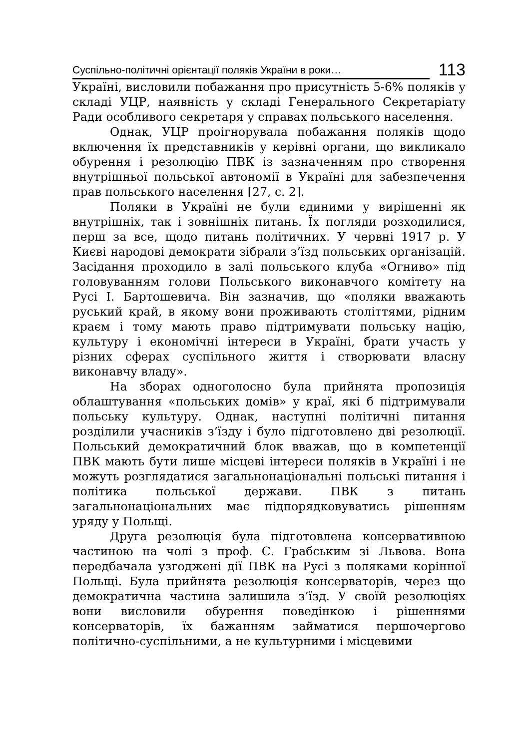Суспільно-політичні орієнтації поляків України в роки… 113
Україні, висловили побажання про присутність 5-6% поляків у складі УЦР, наявність у складі Генерального Секретаріату Ради особливого секретаря у справах польського населення.
Однак, УЦР проігнорувала побажання поляків щодо включення їх представників у керівні органи, що викликало обурення і резолюцію ПВК із зазначенням про створення внутрішньої польської автономії в Україні для забезпечення прав польського населення [27, с. 2].
Поляки в Україні не були єдиними у вирішенні як внутрішніх, так і зовнішніх питань. Їх погляди розходилися, перш за все, щодо питань політичних. У червні 1917 р. У Києві народові демократи зібрали з’їзд польських організацій. Засідання проходило в залі польського клуба «Огниво» під головуванням голови Польського виконавчого комітету на Русі І. Бартошевича. Він зазначив, що «поляки вважають руський край, в якому вони проживають століттями, рідним краєм і тому мають право підтримувати польську націю, культуру і економічні інтереси в Україні, брати участь у різних сферах суспільного життя і створювати власну виконавчу владу».
На зборах одноголосно була прийнята пропозиція облаштування «польських домів» у краї, які б підтримували польську культуру. Однак, наступні політичні питання розділили учасників з’їзду і було підготовлено дві резолюції. Польський демократичний блок вважав, що в компетенції ПВК мають бути лише місцеві інтереси поляків в Україні і не можуть розглядатися загальнонаціональні польські питання і політика польської держави. ПВК з питань загальнонаціональних має підпорядковуватись рішенням уряду у Польщі.
Друга резолюція була підготовлена консервативною частиною на чолі з проф. С. Грабським зі Львова. Вона передбачала узгоджені дії ПВК на Русі з поляками корінної Польщі. Була прийнята резолюція консерваторів, через що демократична частина залишила з’їзд. У своїй резолюціях вони висловили обурення поведінкою і рішеннями консерваторів, їх бажанням займатися першочергово політично-суспільними, а не культурними і місцевими